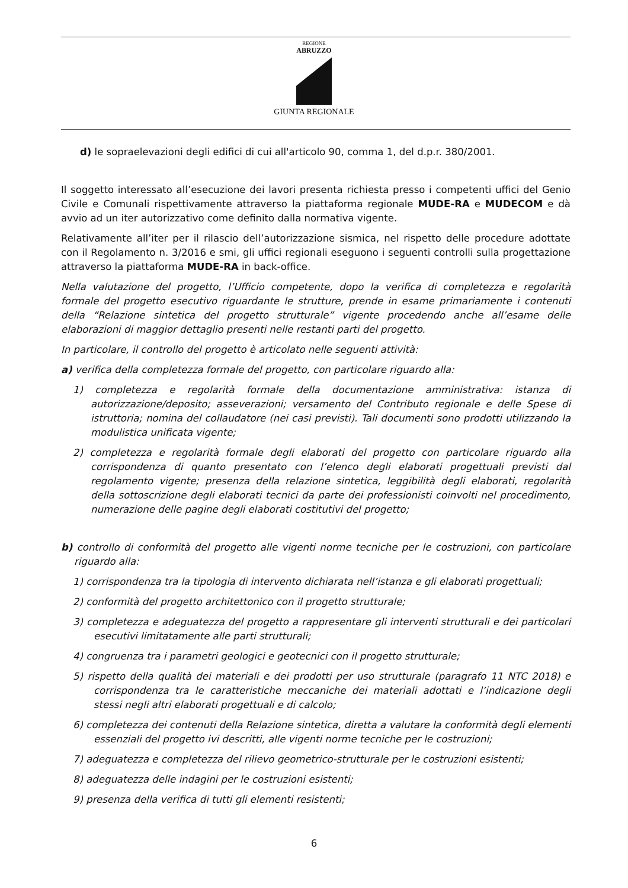REGIONE
ABRUZZO
GIUNTA REGIONALE
d) le sopraelevazioni degli edifici di cui all'articolo 90, comma 1, del d.p.r. 380/2001.
Il soggetto interessato all’esecuzione dei lavori presenta richiesta presso i competenti uffici del Genio Civile e Comunali rispettivamente attraverso la piattaforma regionale MUDE-RA e MUDECOM e dà avvio ad un iter autorizzativo come definito dalla normativa vigente.
Relativamente all’iter per il rilascio dell’autorizzazione sismica, nel rispetto delle procedure adottate con il Regolamento n. 3/2016 e smi, gli uffici regionali eseguono i seguenti controlli sulla progettazione attraverso la piattaforma MUDE-RA in back-office.
Nella valutazione del progetto, l’Ufficio competente, dopo la verifica di completezza e regolarità formale del progetto esecutivo riguardante le strutture, prende in esame primariamente i contenuti della “Relazione sintetica del progetto strutturale” vigente procedendo anche all’esame delle elaborazioni di maggior dettaglio presenti nelle restanti parti del progetto.
In particolare, il controllo del progetto è articolato nelle seguenti attività:
a) verifica della completezza formale del progetto, con particolare riguardo alla:
1) completezza e regolarità formale della documentazione amministrativa: istanza di autorizzazione/deposito; asseverazioni; versamento del Contributo regionale e delle Spese di istruttoria; nomina del collaudatore (nei casi previsti). Tali documenti sono prodotti utilizzando la modulistica unificata vigente;
2) completezza e regolarità formale degli elaborati del progetto con particolare riguardo alla corrispondenza di quanto presentato con l’elenco degli elaborati progettuali previsti dal regolamento vigente; presenza della relazione sintetica, leggibilità degli elaborati, regolarità della sottoscrizione degli elaborati tecnici da parte dei professionisti coinvolti nel procedimento, numerazione delle pagine degli elaborati costitutivi del progetto;
b) controllo di conformità del progetto alle vigenti norme tecniche per le costruzioni, con particolare riguardo alla:
1) corrispondenza tra la tipologia di intervento dichiarata nell’istanza e gli elaborati progettuali;
2) conformità del progetto architettonico con il progetto strutturale;
3) completezza e adeguatezza del progetto a rappresentare gli interventi strutturali e dei particolari esecutivi limitatamente alle parti strutturali;
4) congruenza tra i parametri geologici e geotecnici con il progetto strutturale;
5) rispetto della qualità dei materiali e dei prodotti per uso strutturale (paragrafo 11 NTC 2018) e corrispondenza tra le caratteristiche meccaniche dei materiali adottati e l’indicazione degli stessi negli altri elaborati progettuali e di calcolo;
6) completezza dei contenuti della Relazione sintetica, diretta a valutare la conformità degli elementi essenziali del progetto ivi descritti, alle vigenti norme tecniche per le costruzioni;
7) adeguatezza e completezza del rilievo geometrico-strutturale per le costruzioni esistenti;
8) adeguatezza delle indagini per le costruzioni esistenti;
9) presenza della verifica di tutti gli elementi resistenti;
6